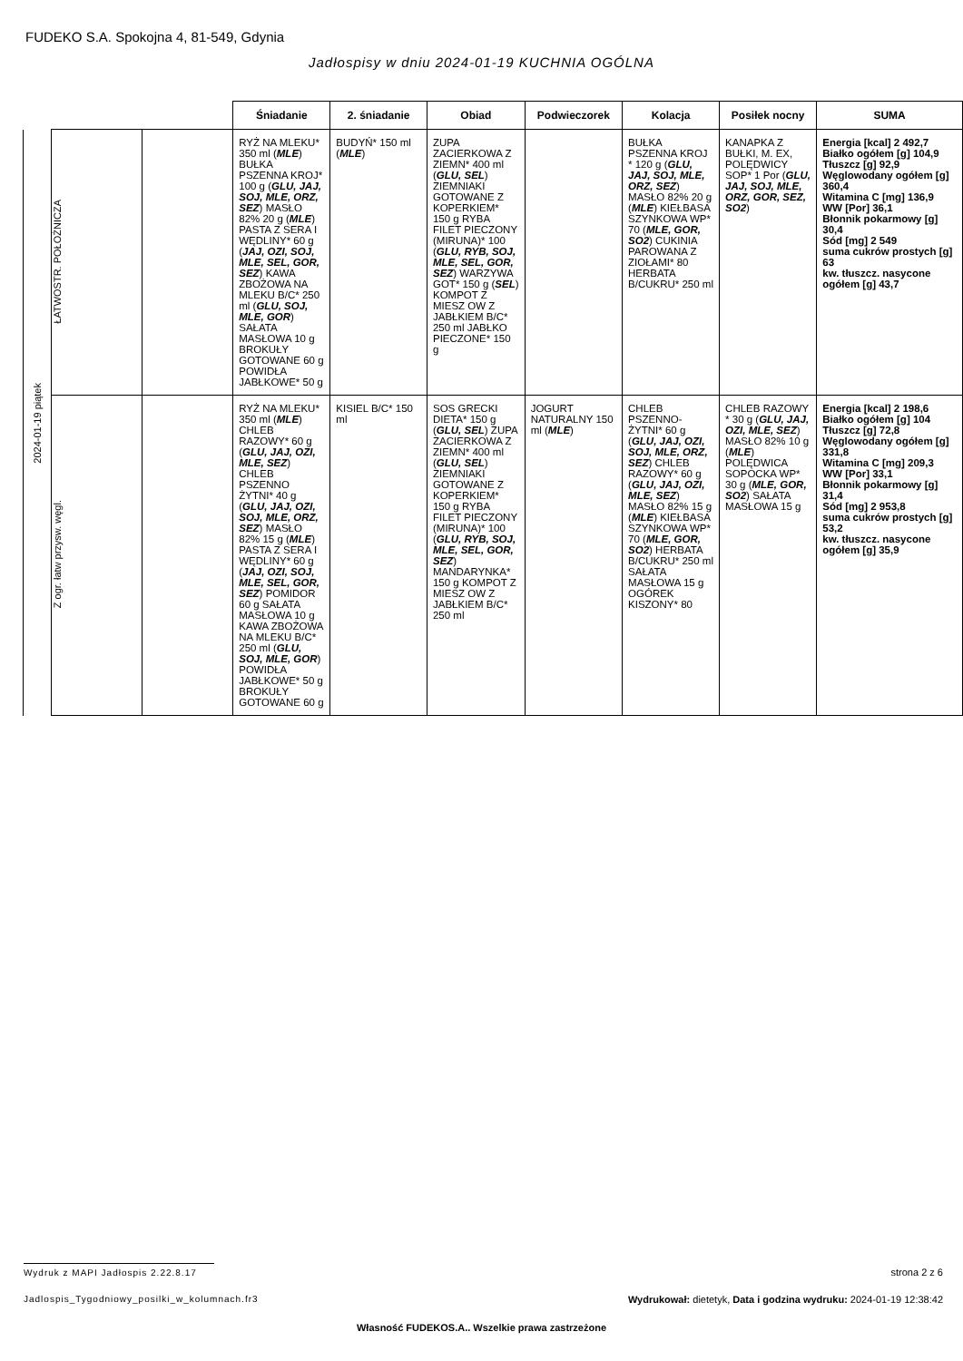FUDEKO S.A. Spokojna 4, 81-549, Gdynia
Jadłospisy w dniu 2024-01-19 KUCHNIA OGÓLNA
2024-01-19 piątek
| | | Śniadanie | 2. śniadanie | Obiad | Podwieczorek | Kolacja | Posiłek nocny | SUMA |
| --- | --- | --- | --- | --- | --- | --- | --- | --- |
| ŁATWOSTR. POŁOŻNICZA | | RYŻ NA MLEKU* 350 ml ( MLE ) BUŁKA PSZENNA KROJ* 100 g ( GLU, JAJ, SOJ, MLE, ORZ, SEZ ) MASŁO 82% 20 g ( MLE ) PASTA Z SERA I WĘDLINY* 60 g ( JAJ, OZI, SOJ, MLE, SEL, GOR, SEZ ) KAWA ZBOŻOWA NA MLEKU B/C* 250 ml ( GLU, SOJ, MLE, GOR ) SAŁATA MASŁOWA 10 g BROKUŁY GOTOWANE 60 g POWIDŁA JABŁKOWE* 50 g | BUDYŃ* 150 ml ( MLE ) | ZUPA ZACIERKOWA Z ZIEMN* 400 ml ( GLU, SEL ) ZIEMNIAKI GOTOWANE Z KOPERKIEM* 150 g RYBA FILET PIECZONY (MIRUNA)* 100 ( GLU, RYB, SOJ, MLE, SEL, GOR, SEZ ) WARZYWA GOT* 150 g ( SEL ) KOMPOT Z MIESZ OW Z JABŁKIEM B/C* 250 ml JABŁKO PIECZONE* 150 g | | BUŁKA PSZENNA KROJ * 120 g ( GLU, JAJ, SOJ, MLE, ORZ, SEZ ) MASŁO 82% 20 g ( MLE ) KIEŁBASA SZYNKOWA WP* 70 ( MLE, GOR, SO2 ) CUKINIA PAROWANA Z ZIOŁAMI* 80 HERBATA B/CUKRU* 250 ml | KANAPKA Z BUŁKI, M. EX, POLĘDWICY SOP* 1 Por ( GLU, JAJ, SOJ, MLE, ORZ, GOR, SEZ, SO2 ) | Energia [kcal] 2 492,7 Białko ogółem [g] 104,9 Tłuszcz [g] 92,9 Węglowodany ogółem [g] 360,4 Witamina C [mg] 136,9 WW [Por] 36,1 Błonnik pokarmowy [g] 30,4 Sód [mg] 2 549 suma cukrów prostych [g] 63 kw. tłuszcz. nasycone ogółem [g] 43,7 |
| Z ogr. łatw przysw. węgl. | | RYŻ NA MLEKU* 350 ml ( MLE ) CHLEB RAZOWY* 60 g ( GLU, JAJ, OZI, MLE, SEZ ) CHLEB PSZENNO ŻYTNI* 40 g ( GLU, JAJ, OZI, SOJ, MLE, ORZ, SEZ ) MASŁO 82% 15 g ( MLE ) PASTA Z SERA I WĘDLINY* 60 g ( JAJ, OZI, SOJ, MLE, SEL, GOR, SEZ ) POMIDOR 60 g SAŁATA MASŁOWA 10 g KAWA ZBOŻOWA NA MLEKU B/C* 250 ml ( GLU, SOJ, MLE, GOR ) POWIDŁA JABŁKOWE* 50 g BROKUŁY GOTOWANE 60 g | KISIEL B/C* 150 ml | SOS GRECKI DIETA* 150 g ( GLU, SEL ) ZUPA ZACIERKOWA Z ZIEMN* 400 ml ( GLU, SEL ) ZIEMNIAKI GOTOWANE Z KOPERKIEM* 150 g RYBA FILET PIECZONY (MIRUNA)* 100 ( GLU, RYB, SOJ, MLE, SEL, GOR, SEZ ) MANDARYNKA* 150 g KOMPOT Z MIESZ OW Z JABŁKIEM B/C* 250 ml | JOGURT NATURALNY 150 ml ( MLE ) | CHLEB PSZENNO-ŻYTNI* 60 g ( GLU, JAJ, OZI, SOJ, MLE, ORZ, SEZ ) CHLEB RAZOWY* 60 g ( GLU, JAJ, OZI, MLE, SEZ ) MASŁO 82% 15 g ( MLE ) KIEŁBASA SZYNKOWA WP* 70 ( MLE, GOR, SO2 ) HERBATA B/CUKRU* 250 ml SAŁATA MASŁOWA 15 g OGÓREK KISZONY* 80 | CHLEB RAZOWY * 30 g ( GLU, JAJ, OZI, MLE, SEZ ) MASŁO 82% 10 g ( MLE ) POLĘDWICA SOPOCKA WP* 30 g ( MLE, GOR, SO2 ) SAŁATA MASŁOWA 15 g | Energia [kcal] 2 198,6 Białko ogółem [g] 104 Tłuszcz [g] 72,8 Węglowodany ogółem [g] 331,8 Witamina C [mg] 209,3 WW [Por] 33,1 Błonnik pokarmowy [g] 31,4 Sód [mg] 2 953,8 suma cukrów prostych [g] 53,2 kw. tłuszcz. nasycone ogółem [g] 35,9 |
Wydruk z MAPI Jadłospis 2.22.8.17
strona 2 z 6
Jadlospis_Tygodniowy_posilki_w_kolumnach.fr3
Wydrukował: dietetyk, Data i godzina wydruku: 2024-01-19 12:38:42
Własność FUDEKOS.A.. Wszelkie prawa zastrzeżone